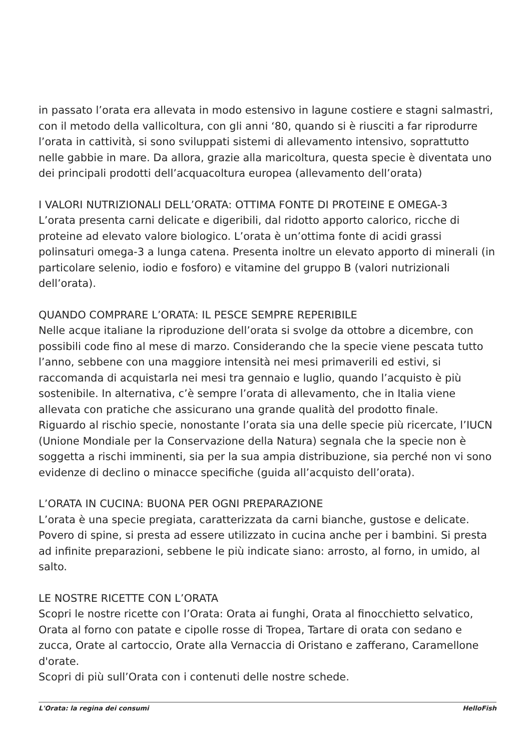in passato l’orata era allevata in modo estensivo in lagune costiere e stagni salmastri, con il metodo della vallicoltura, con gli anni ‘80, quando si è riusciti a far riprodurre l’orata in cattività, si sono sviluppati sistemi di allevamento intensivo, soprattutto nelle gabbie in mare. Da allora, grazie alla maricoltura, questa specie è diventata uno dei principali prodotti dell’acquacoltura europea (allevamento dell’orata)
I VALORI NUTRIZIONALI DELL’ORATA: OTTIMA FONTE DI PROTEINE E OMEGA-3
L’orata presenta carni delicate e digeribili, dal ridotto apporto calorico, ricche di proteine ad elevato valore biologico. L’orata è un’ottima fonte di acidi grassi polinsaturi omega-3 a lunga catena. Presenta inoltre un elevato apporto di minerali (in particolare selenio, iodio e fosforo) e vitamine del gruppo B (valori nutrizionali dell’orata).
QUANDO COMPRARE L’ORATA: IL PESCE SEMPRE REPERIBILE
Nelle acque italiane la riproduzione dell’orata si svolge da ottobre a dicembre, con possibili code fino al mese di marzo. Considerando che la specie viene pescata tutto l’anno, sebbene con una maggiore intensità nei mesi primaverili ed estivi, si raccomanda di acquistarla nei mesi tra gennaio e luglio, quando l’acquisto è più sostenibile. In alternativa, c’è sempre l’orata di allevamento, che in Italia viene allevata con pratiche che assicurano una grande qualità del prodotto finale.
Riguardo al rischio specie, nonostante l’orata sia una delle specie più ricercate, l’IUCN (Unione Mondiale per la Conservazione della Natura) segnala che la specie non è soggetta a rischi imminenti, sia per la sua ampia distribuzione, sia perché non vi sono evidenze di declino o minacce specifiche (guida all’acquisto dell’orata).
L’ORATA IN CUCINA: BUONA PER OGNI PREPARAZIONE
L’orata è una specie pregiata, caratterizzata da carni bianche, gustose e delicate. Povero di spine, si presta ad essere utilizzato in cucina anche per i bambini. Si presta ad infinite preparazioni, sebbene le più indicate siano: arrosto, al forno, in umido, al salto.
LE NOSTRE RICETTE CON L’ORATA
Scopri le nostre ricette con l’Orata: Orata ai funghi, Orata al finocchietto selvatico, Orata al forno con patate e cipolle rosse di Tropea, Tartare di orata con sedano e zucca, Orate al cartoccio, Orate alla Vernaccia di Oristano e zafferano, Caramellone d'orate.
Scopri di più sull’Orata con i contenuti delle nostre schede.
L'Orata: la regina dei consumi HelloFish